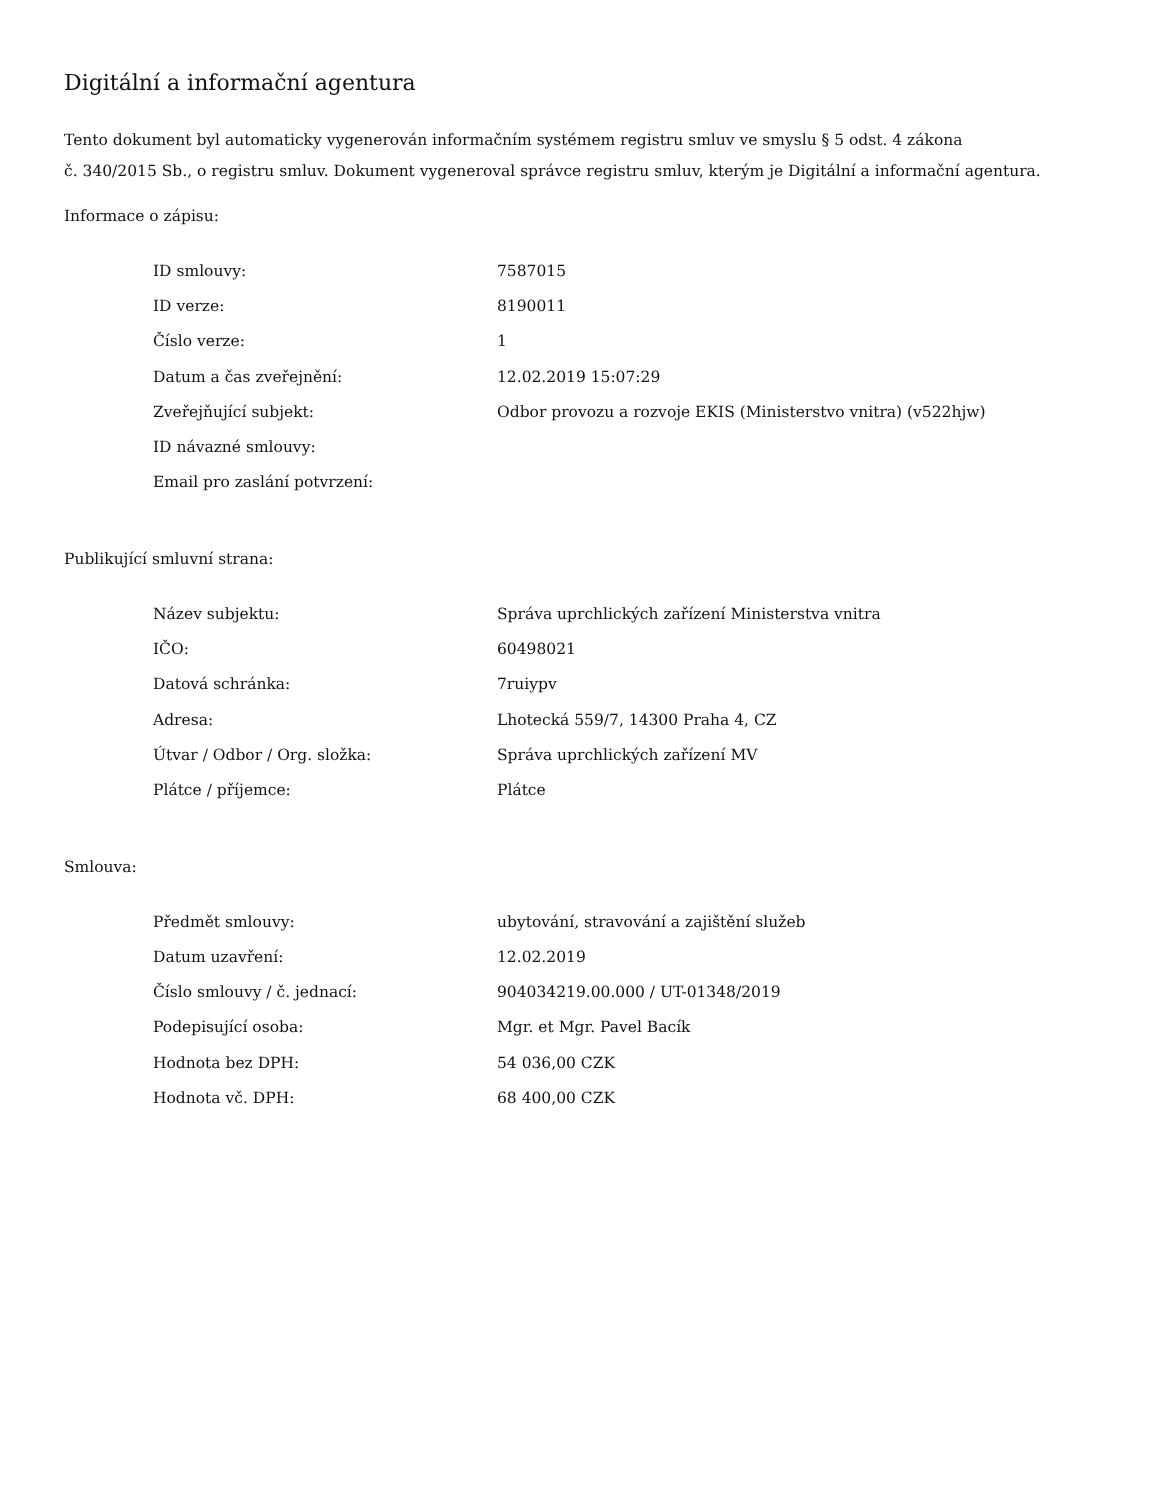Digitální a informační agentura
Tento dokument byl automaticky vygenerován informačním systémem registru smluv ve smyslu § 5 odst. 4 zákona
č. 340/2015 Sb., o registru smluv. Dokument vygeneroval správce registru smluv, kterým je Digitální a informační agentura.
Informace o zápisu:
| ID smlouvy: | 7587015 |
| ID verze: | 8190011 |
| Číslo verze: | 1 |
| Datum a čas zveřejnění: | 12.02.2019 15:07:29 |
| Zveřejňující subjekt: | Odbor provozu a rozvoje EKIS (Ministerstvo vnitra) (v522hjw) |
| ID návazné smlouvy: | |
| Email pro zaslání potvrzení: | |
Publikující smluvní strana:
| Název subjektu: | Správa uprchlických zařízení Ministerstva vnitra |
| IČO: | 60498021 |
| Datová schránka: | 7ruiypv |
| Adresa: | Lhotecká 559/7, 14300 Praha 4, CZ |
| Útvar / Odbor / Org. složka: | Správa uprchlických zařízení MV |
| Plátce / příjemce: | Plátce |
Smlouva:
| Předmět smlouvy: | ubytování, stravování a zajištění služeb |
| Datum uzavření: | 12.02.2019 |
| Číslo smlouvy / č. jednací: | 904034219.00.000 / UT-01348/2019 |
| Podepisující osoba: | Mgr. et Mgr. Pavel Bacík |
| Hodnota bez DPH: | 54 036,00 CZK |
| Hodnota vč. DPH: | 68 400,00 CZK |